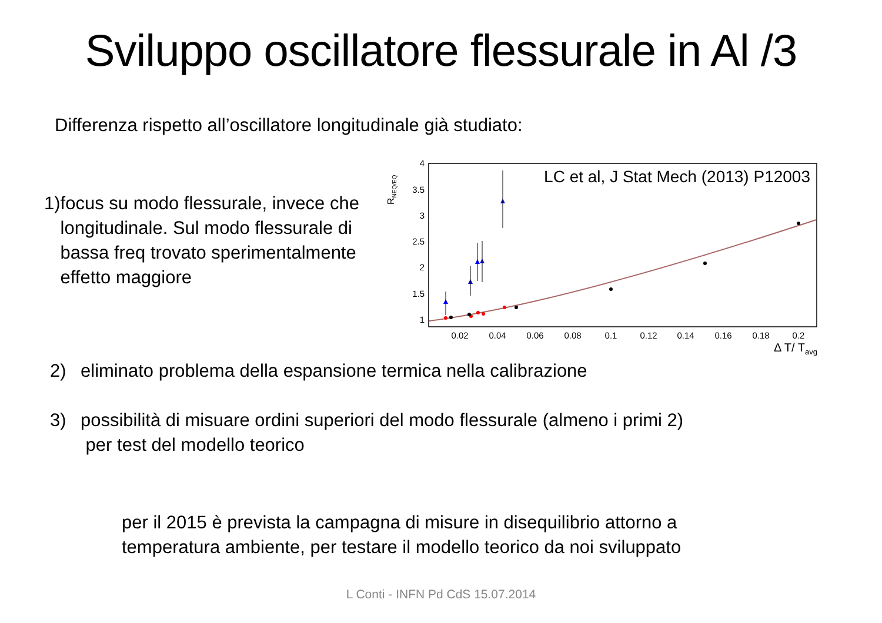Sviluppo oscillatore flessurale in Al /3
Differenza rispetto all’oscillatore longitudinale già studiato:
1) focus su modo flessurale, invece che longitudinale. Sul modo flessurale di bassa freq trovato sperimentalmente effetto maggiore
4
3.5
3
2.5
2
1.5
1
0.02
0.04
0.06
0.08
0.1
0.12
0.14
0.16
0.18
0.2
Δ T/ Tavg
RNEQ/EQ
LC et al, J Stat Mech (2013) P12003
2) eliminato problema della espansione termica nella calibrazione
3) possibilità di misuare ordini superiori del modo flessurale (almeno i primi 2)
per test del modello teorico
per il 2015 è prevista la campagna di misure in disequilibrio attorno a
temperatura ambiente, per testare il modello teorico da noi sviluppato
L Conti - INFN Pd CdS 15.07.2014